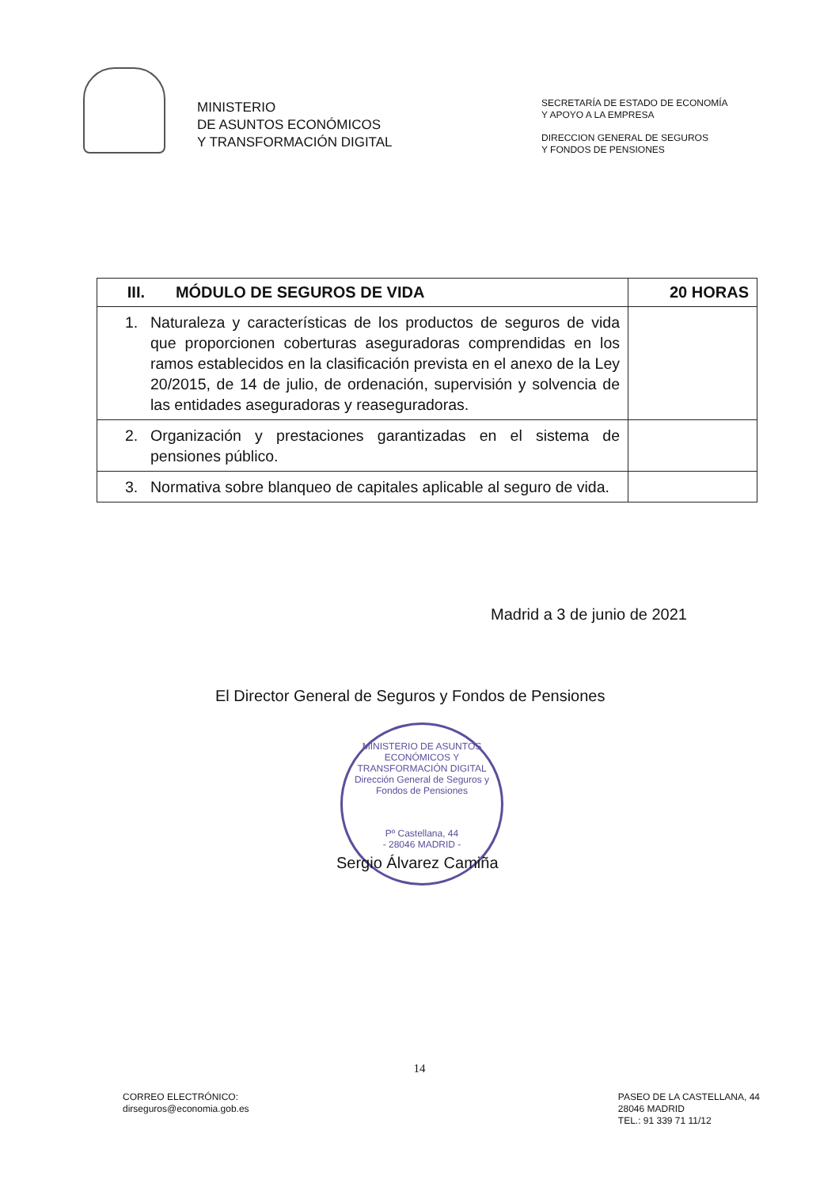MINISTERIO
DE ASUNTOS ECONÓMICOS
Y TRANSFORMACIÓN DIGITAL
SECRETARÍA DE ESTADO DE ECONOMÍA
Y APOYO A LA EMPRESA
DIRECCION GENERAL DE SEGUROS
Y FONDOS DE PENSIONES
| III. MÓDULO DE SEGUROS DE VIDA | 20 HORAS |
| --- | --- |
| 1. Naturaleza y características de los productos de seguros de vida que proporcionen coberturas aseguradoras comprendidas en los ramos establecidos en la clasificación prevista en el anexo de la Ley 20/2015, de 14 de julio, de ordenación, supervisión y solvencia de las entidades aseguradoras y reaseguradoras. | |
| 2. Organización y prestaciones garantizadas en el sistema de pensiones público. | |
| 3. Normativa sobre blanqueo de capitales aplicable al seguro de vida. | |
Madrid a 3 de junio de 2021
El Director General de Seguros y Fondos de Pensiones
MINISTERIO DE ASUNTOS ECONÓMICOS Y TRANSFORMACIÓN DIGITAL
Dirección General de Seguros y Fondos de Pensiones
Pº Castellana, 44
- 28046 MADRID -
Sergio Álvarez Camiña
14
CORREO ELECTRÓNICO:
dirseguros@economia.gob.es
PASEO DE LA CASTELLANA, 44
28046 MADRID
TEL.: 91 339 71 11/12